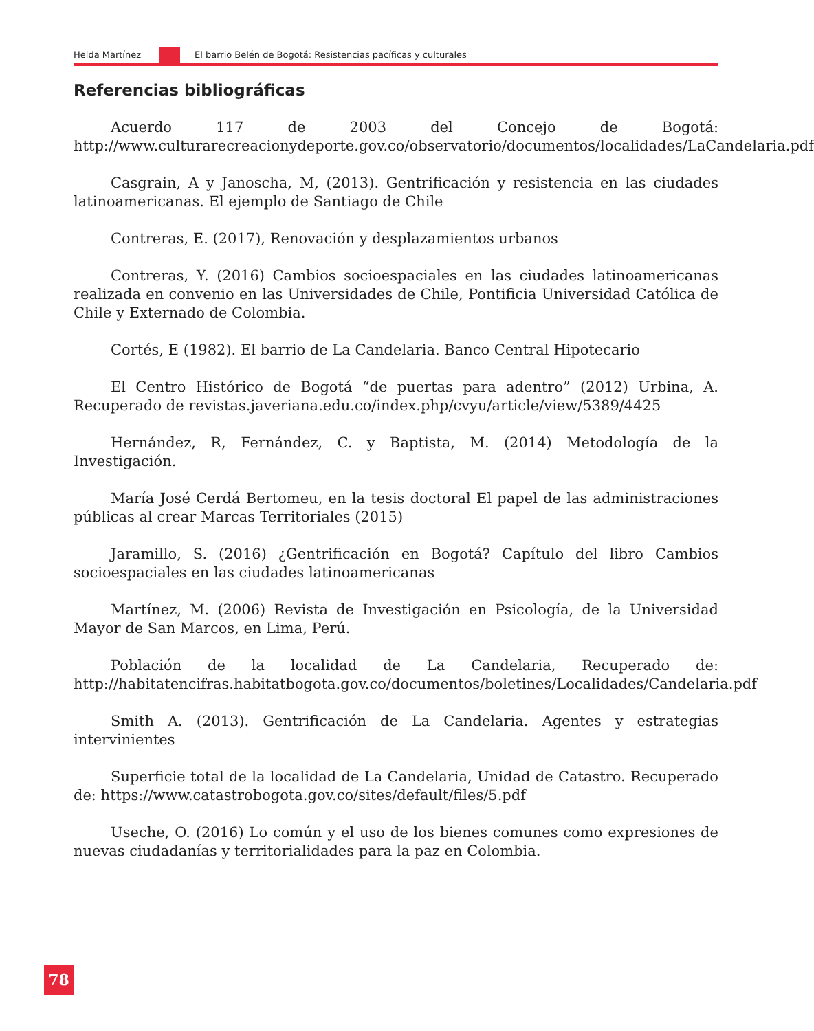Helda Martínez
El barrio Belén de Bogotá: Resistencias pacíficas y culturales
Referencias bibliográficas
Acuerdo 117 de 2003 del Concejo de Bogotá: http://www.culturarecreacionydeporte.gov.co/observatorio/documentos/localidades/LaCandelaria.pdf
Casgrain, A y Janoscha, M, (2013). Gentrificación y resistencia en las ciudades latinoamericanas. El ejemplo de Santiago de Chile
Contreras, E. (2017), Renovación y desplazamientos urbanos
Contreras, Y. (2016) Cambios socioespaciales en las ciudades latinoamericanas realizada en convenio en las Universidades de Chile, Pontificia Universidad Católica de Chile y Externado de Colombia.
Cortés, E (1982). El barrio de La Candelaria. Banco Central Hipotecario
El Centro Histórico de Bogotá “de puertas para adentro” (2012) Urbina, A. Recuperado de revistas.javeriana.edu.co/index.php/cvyu/article/view/5389/4425
Hernández, R, Fernández, C. y Baptista, M. (2014) Metodología de la Investigación.
María José Cerdá Bertomeu, en la tesis doctoral El papel de las administraciones públicas al crear Marcas Territoriales (2015)
Jaramillo, S. (2016) ¿Gentrificación en Bogotá? Capítulo del libro Cambios socioespaciales en las ciudades latinoamericanas
Martínez, M. (2006) Revista de Investigación en Psicología, de la Universidad Mayor de San Marcos, en Lima, Perú.
Población de la localidad de La Candelaria, Recuperado de: http://habitatencifras.habitatbogota.gov.co/documentos/boletines/Localidades/Candelaria.pdf
Smith A. (2013). Gentrificación de La Candelaria. Agentes y estrategias intervinientes
Superficie total de la localidad de La Candelaria, Unidad de Catastro. Recuperado de: https://www.catastrobogota.gov.co/sites/default/files/5.pdf
Useche, O. (2016) Lo común y el uso de los bienes comunes como expresiones de nuevas ciudadanías y territorialidades para la paz en Colombia.
78